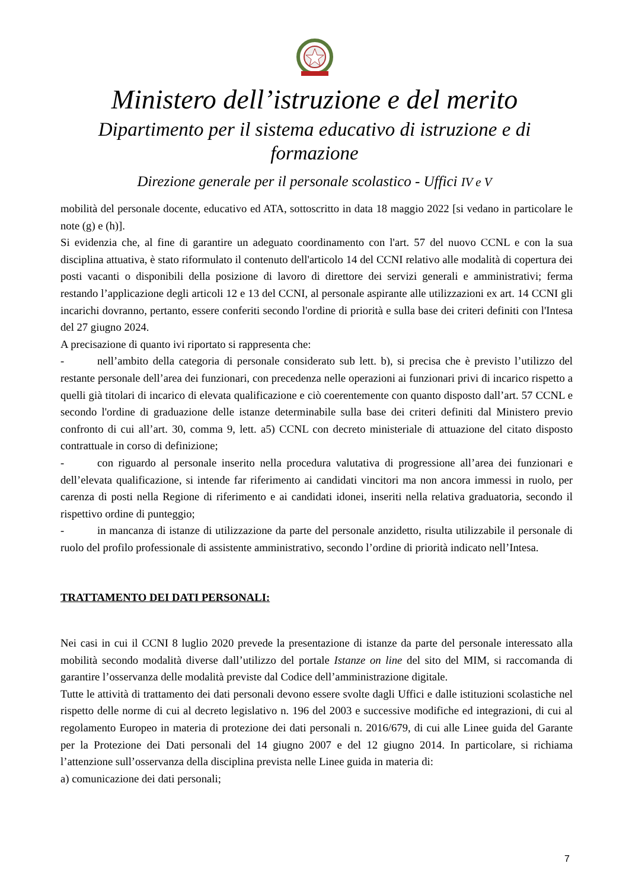Ministero dell’istruzione e del merito
Dipartimento per il sistema educativo di istruzione e di formazione
Direzione generale per il personale scolastico - Uffici IV e V
mobilità del personale docente, educativo ed ATA, sottoscritto in data 18 maggio 2022 [si vedano in particolare le note (g) e (h)].
Si evidenzia che, al fine di garantire un adeguato coordinamento con l'art. 57 del nuovo CCNL e con la sua disciplina attuativa, è stato riformulato il contenuto dell'articolo 14 del CCNI relativo alle modalità di copertura dei posti vacanti o disponibili della posizione di lavoro di direttore dei servizi generali e amministrativi; ferma restando l’applicazione degli articoli 12 e 13 del CCNI, al personale aspirante alle utilizzazioni ex art. 14 CCNI gli incarichi dovranno, pertanto, essere conferiti secondo l'ordine di priorità e sulla base dei criteri definiti con l'Intesa del 27 giugno 2024.
A precisazione di quanto ivi riportato si rappresenta che:
- nell’ambito della categoria di personale considerato sub lett. b), si precisa che è previsto l’utilizzo del restante personale dell’area dei funzionari, con precedenza nelle operazioni ai funzionari privi di incarico rispetto a quelli già titolari di incarico di elevata qualificazione e ciò coerentemente con quanto disposto dall’art. 57 CCNL e secondo l'ordine di graduazione delle istanze determinabile sulla base dei criteri definiti dal Ministero previo confronto di cui all’art. 30, comma 9, lett. a5) CCNL con decreto ministeriale di attuazione del citato disposto contrattuale in corso di definizione;
- con riguardo al personale inserito nella procedura valutativa di progressione all’area dei funzionari e dell’elevata qualificazione, si intende far riferimento ai candidati vincitori ma non ancora immessi in ruolo, per carenza di posti nella Regione di riferimento e ai candidati idonei, inseriti nella relativa graduatoria, secondo il rispettivo ordine di punteggio;
- in mancanza di istanze di utilizzazione da parte del personale anzidetto, risulta utilizzabile il personale di ruolo del profilo professionale di assistente amministrativo, secondo l’ordine di priorità indicato nell’Intesa.
TRATTAMENTO DEI DATI PERSONALI:
Nei casi in cui il CCNI 8 luglio 2020 prevede la presentazione di istanze da parte del personale interessato alla mobilità secondo modalità diverse dall’utilizzo del portale Istanze on line del sito del MIM, si raccomanda di garantire l’osservanza delle modalità previste dal Codice dell’amministrazione digitale.
Tutte le attività di trattamento dei dati personali devono essere svolte dagli Uffici e dalle istituzioni scolastiche nel rispetto delle norme di cui al decreto legislativo n. 196 del 2003 e successive modifiche ed integrazioni, di cui al regolamento Europeo in materia di protezione dei dati personali n. 2016/679, di cui alle Linee guida del Garante per la Protezione dei Dati personali del 14 giugno 2007 e del 12 giugno 2014. In particolare, si richiama l’attenzione sull’osservanza della disciplina prevista nelle Linee guida in materia di:
a) comunicazione dei dati personali;
7